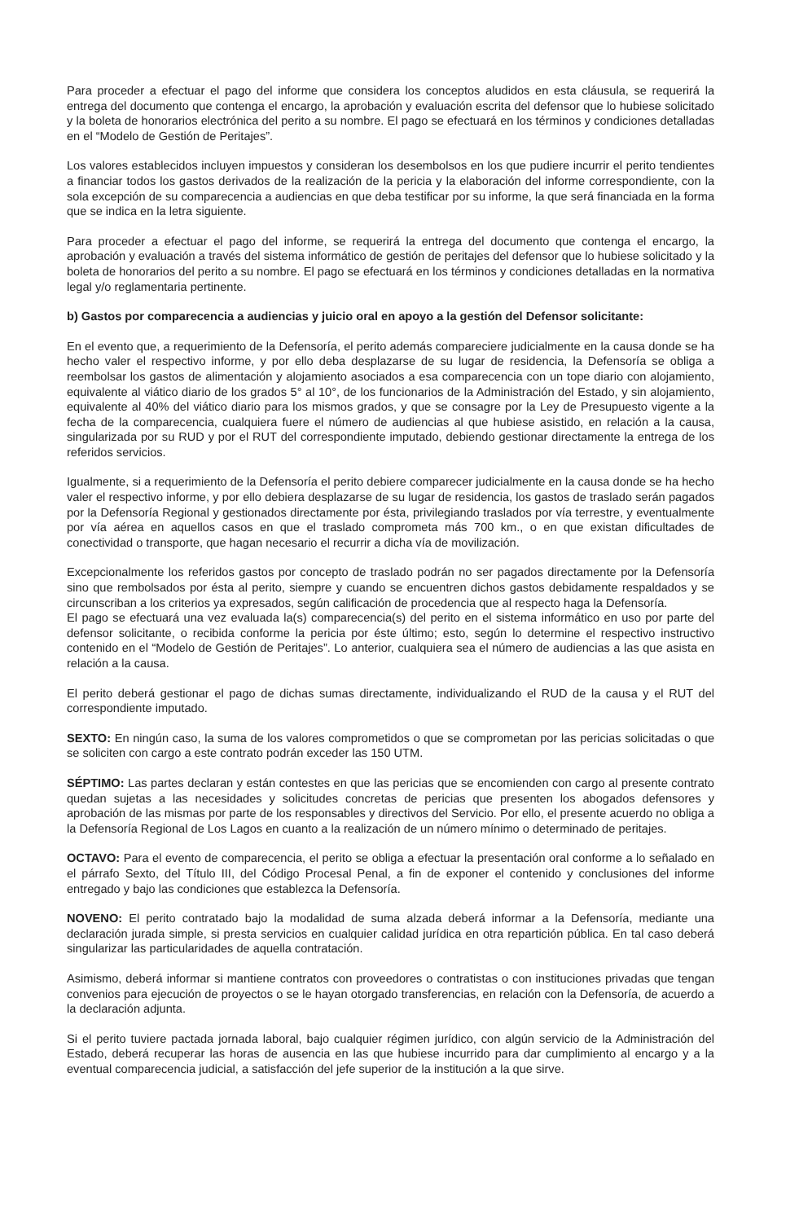Para proceder a efectuar el pago del informe que considera los conceptos aludidos en esta cláusula, se requerirá la entrega del documento que contenga el encargo, la aprobación y evaluación escrita del defensor que lo hubiese solicitado y la boleta de honorarios electrónica del perito a su nombre. El pago se efectuará en los términos y condiciones detalladas en el “Modelo de Gestión de Peritajes”.
Los valores establecidos incluyen impuestos y consideran los desembolsos en los que pudiere incurrir el perito tendientes a financiar todos los gastos derivados de la realización de la pericia y la elaboración del informe correspondiente, con la sola excepción de su comparecencia a audiencias en que deba testificar por su informe, la que será financiada en la forma que se indica en la letra siguiente.
Para proceder a efectuar el pago del informe, se requerirá la entrega del documento que contenga el encargo, la aprobación y evaluación a través del sistema informático de gestión de peritajes del defensor que lo hubiese solicitado y la boleta de honorarios del perito a su nombre. El pago se efectuará en los términos y condiciones detalladas en la normativa legal y/o reglamentaria pertinente.
b) Gastos por comparecencia a audiencias y juicio oral en apoyo a la gestión del Defensor solicitante:
En el evento que, a requerimiento de la Defensoría, el perito además compareciere judicialmente en la causa donde se ha hecho valer el respectivo informe, y por ello deba desplazarse de su lugar de residencia, la Defensoría se obliga a reembolsar los gastos de alimentación y alojamiento asociados a esa comparecencia con un tope diario con alojamiento, equivalente al viático diario de los grados 5° al 10°, de los funcionarios de la Administración del Estado, y sin alojamiento, equivalente al 40% del viático diario para los mismos grados, y que se consagre por la Ley de Presupuesto vigente a la fecha de la comparecencia, cualquiera fuere el número de audiencias al que hubiese asistido, en relación a la causa, singularizada por su RUD y por el RUT del correspondiente imputado, debiendo gestionar directamente la entrega de los referidos servicios.
Igualmente, si a requerimiento de la Defensoría el perito debiere comparecer judicialmente en la causa donde se ha hecho valer el respectivo informe, y por ello debiera desplazarse de su lugar de residencia, los gastos de traslado serán pagados por la Defensoría Regional y gestionados directamente por ésta, privilegiando traslados por vía terrestre, y eventualmente por vía aérea en aquellos casos en que el traslado comprometa más 700 km., o en que existan dificultades de conectividad o transporte, que hagan necesario el recurrir a dicha vía de movilización.
Excepcionalmente los referidos gastos por concepto de traslado podrán no ser pagados directamente por la Defensoría sino que rembolsados por ésta al perito, siempre y cuando se encuentren dichos gastos debidamente respaldados y se circunscriban a los criterios ya expresados, según calificación de procedencia que al respecto haga la Defensoría.
El pago se efectuará una vez evaluada la(s) comparecencia(s) del perito en el sistema informático en uso por parte del defensor solicitante, o recibida conforme la pericia por éste último; esto, según lo determine el respectivo instructivo contenido en el “Modelo de Gestión de Peritajes”. Lo anterior, cualquiera sea el número de audiencias a las que asista en relación a la causa.
El perito deberá gestionar el pago de dichas sumas directamente, individualizando el RUD de la causa y el RUT del correspondiente imputado.
SEXTO: En ningún caso, la suma de los valores comprometidos o que se comprometan por las pericias solicitadas o que se soliciten con cargo a este contrato podrán exceder las 150 UTM.
SÉPTIMO: Las partes declaran y están contestes en que las pericias que se encomienden con cargo al presente contrato quedan sujetas a las necesidades y solicitudes concretas de pericias que presenten los abogados defensores y aprobación de las mismas por parte de los responsables y directivos del Servicio. Por ello, el presente acuerdo no obliga a la Defensoría Regional de Los Lagos en cuanto a la realización de un número mínimo o determinado de peritajes.
OCTAVO: Para el evento de comparecencia, el perito se obliga a efectuar la presentación oral conforme a lo señalado en el párrafo Sexto, del Título III, del Código Procesal Penal, a fin de exponer el contenido y conclusiones del informe entregado y bajo las condiciones que establezca la Defensoría.
NOVENO: El perito contratado bajo la modalidad de suma alzada deberá informar a la Defensoría, mediante una declaración jurada simple, si presta servicios en cualquier calidad jurídica en otra repartición pública. En tal caso deberá singularizar las particularidades de aquella contratación.
Asimismo, deberá informar si mantiene contratos con proveedores o contratistas o con instituciones privadas que tengan convenios para ejecución de proyectos o se le hayan otorgado transferencias, en relación con la Defensoría, de acuerdo a la declaración adjunta.
Si el perito tuviere pactada jornada laboral, bajo cualquier régimen jurídico, con algún servicio de la Administración del Estado, deberá recuperar las horas de ausencia en las que hubiese incurrido para dar cumplimiento al encargo y a la eventual comparecencia judicial, a satisfacción del jefe superior de la institución a la que sirve.